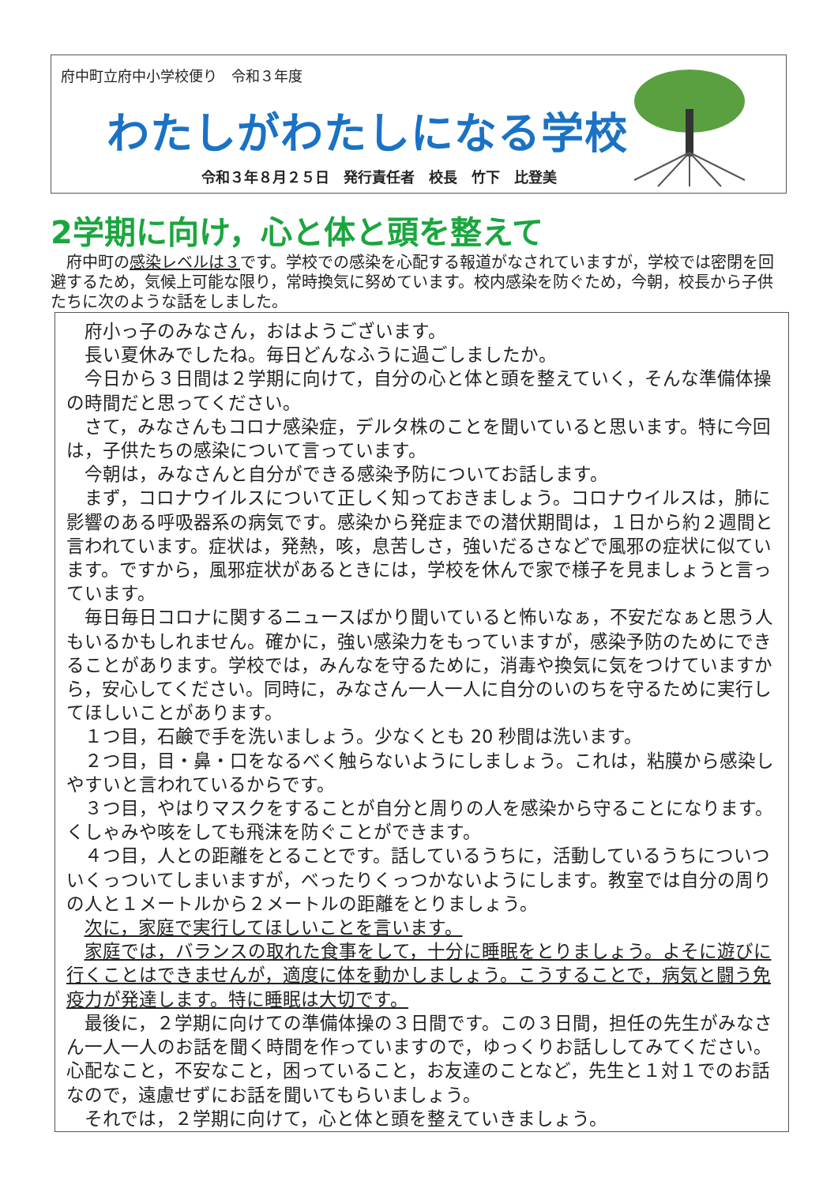府中町立府中小学校便り　令和３年度
わたしがわたしになる学校
令和３年８月２５日　発行責任者　校長　竹下　比登美
2学期に向け，心と体と頭を整えて
　府中町の感染レベルは３です。学校での感染を心配する報道がなされていますが，学校では密閉を回避するため，気候上可能な限り，常時換気に努めています。校内感染を防ぐため，今朝，校長から子供たちに次のような話をしました。
府小っ子のみなさん，おはようございます。
長い夏休みでしたね。毎日どんなふうに過ごしましたか。
今日から３日間は２学期に向けて，自分の心と体と頭を整えていく，そんな準備体操の時間だと思ってください。
さて，みなさんもコロナ感染症，デルタ株のことを聞いていると思います。特に今回は，子供たちの感染について言っています。
今朝は，みなさんと自分ができる感染予防についてお話します。
まず，コロナウイルスについて正しく知っておきましょう。コロナウイルスは，肺に影響のある呼吸器系の病気です。感染から発症までの潜伏期間は，１日から約２週間と言われています。症状は，発熱，咳，息苦しさ，強いだるさなどで風邪の症状に似ています。ですから，風邪症状があるときには，学校を休んで家で様子を見ましょうと言っています。
毎日毎日コロナに関するニュースばかり聞いていると怖いなぁ，不安だなぁと思う人もいるかもしれません。確かに，強い感染力をもっていますが，感染予防のためにできることがあります。学校では，みんなを守るために，消毒や換気に気をつけていますから，安心してください。同時に，みなさん一人一人に自分のいのちを守るために実行してほしいことがあります。
１つ目，石鹸で手を洗いましょう。少なくとも 20 秒間は洗います。
２つ目，目・鼻・口をなるべく触らないようにしましょう。これは，粘膜から感染しやすいと言われているからです。
３つ目，やはりマスクをすることが自分と周りの人を感染から守ることになります。くしゃみや咳をしても飛沫を防ぐことができます。
４つ目，人との距離をとることです。話しているうちに，活動しているうちについついくっついてしまいますが，べったりくっつかないようにします。教室では自分の周りの人と１メートルから２メートルの距離をとりましょう。
次に，家庭で実行してほしいことを言います。
家庭では，バランスの取れた食事をして，十分に睡眠をとりましょう。よそに遊びに行くことはできませんが，適度に体を動かしましょう。こうすることで，病気と闘う免疫力が発達します。特に睡眠は大切です。
最後に，２学期に向けての準備体操の３日間です。この３日間，担任の先生がみなさん一人一人のお話を聞く時間を作っていますので，ゆっくりお話ししてみてください。心配なこと，不安なこと，困っていること，お友達のことなど，先生と１対１でのお話なので，遠慮せずにお話を聞いてもらいましょう。
それでは，２学期に向けて，心と体と頭を整えていきましょう。